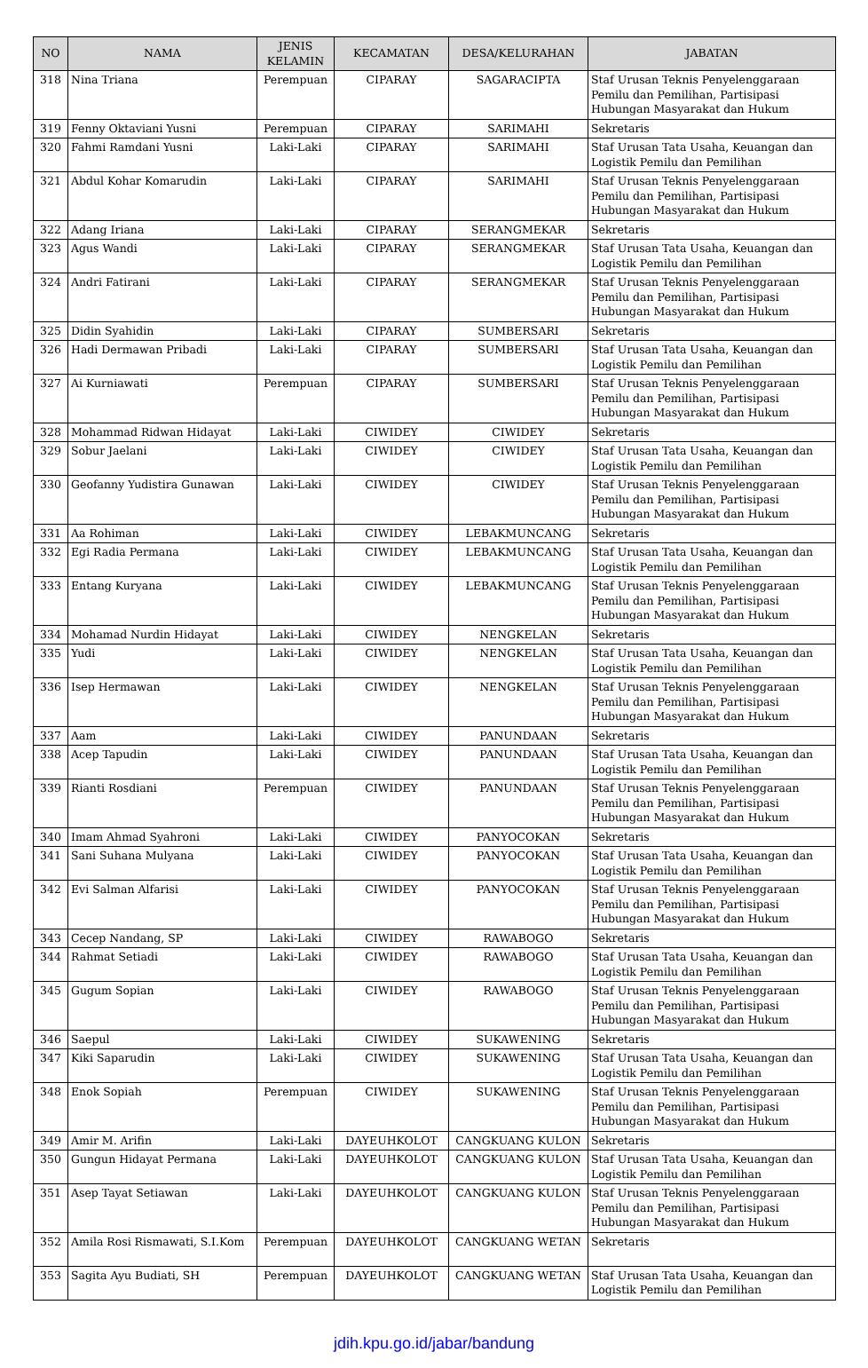| NO | NAMA | JENIS KELAMIN | KECAMATAN | DESA/KELURAHAN | JABATAN |
| --- | --- | --- | --- | --- | --- |
| 318 | Nina Triana | Perempuan | CIPARAY | SAGARACIPTA | Staf Urusan Teknis Penyelenggaraan Pemilu dan Pemilihan, Partisipasi Hubungan Masyarakat dan Hukum |
| 319 | Fenny Oktaviani Yusni | Perempuan | CIPARAY | SARIMAHI | Sekretaris |
| 320 | Fahmi Ramdani Yusni | Laki-Laki | CIPARAY | SARIMAHI | Staf Urusan Tata Usaha, Keuangan dan Logistik Pemilu dan Pemilihan |
| 321 | Abdul Kohar Komarudin | Laki-Laki | CIPARAY | SARIMAHI | Staf Urusan Teknis Penyelenggaraan Pemilu dan Pemilihan, Partisipasi Hubungan Masyarakat dan Hukum |
| 322 | Adang Iriana | Laki-Laki | CIPARAY | SERANGMEKAR | Sekretaris |
| 323 | Agus Wandi | Laki-Laki | CIPARAY | SERANGMEKAR | Staf Urusan Tata Usaha, Keuangan dan Logistik Pemilu dan Pemilihan |
| 324 | Andri Fatirani | Laki-Laki | CIPARAY | SERANGMEKAR | Staf Urusan Teknis Penyelenggaraan Pemilu dan Pemilihan, Partisipasi Hubungan Masyarakat dan Hukum |
| 325 | Didin Syahidin | Laki-Laki | CIPARAY | SUMBERSARI | Sekretaris |
| 326 | Hadi Dermawan Pribadi | Laki-Laki | CIPARAY | SUMBERSARI | Staf Urusan Tata Usaha, Keuangan dan Logistik Pemilu dan Pemilihan |
| 327 | Ai Kurniawati | Perempuan | CIPARAY | SUMBERSARI | Staf Urusan Teknis Penyelenggaraan Pemilu dan Pemilihan, Partisipasi Hubungan Masyarakat dan Hukum |
| 328 | Mohammad Ridwan Hidayat | Laki-Laki | CIWIDEY | CIWIDEY | Sekretaris |
| 329 | Sobur Jaelani | Laki-Laki | CIWIDEY | CIWIDEY | Staf Urusan Tata Usaha, Keuangan dan Logistik Pemilu dan Pemilihan |
| 330 | Geofanny Yudistira Gunawan | Laki-Laki | CIWIDEY | CIWIDEY | Staf Urusan Teknis Penyelenggaraan Pemilu dan Pemilihan, Partisipasi Hubungan Masyarakat dan Hukum |
| 331 | Aa Rohiman | Laki-Laki | CIWIDEY | LEBAKMUNCANG | Sekretaris |
| 332 | Egi Radia Permana | Laki-Laki | CIWIDEY | LEBAKMUNCANG | Staf Urusan Tata Usaha, Keuangan dan Logistik Pemilu dan Pemilihan |
| 333 | Entang Kuryana | Laki-Laki | CIWIDEY | LEBAKMUNCANG | Staf Urusan Teknis Penyelenggaraan Pemilu dan Pemilihan, Partisipasi Hubungan Masyarakat dan Hukum |
| 334 | Mohamad Nurdin Hidayat | Laki-Laki | CIWIDEY | NENGKELAN | Sekretaris |
| 335 | Yudi | Laki-Laki | CIWIDEY | NENGKELAN | Staf Urusan Tata Usaha, Keuangan dan Logistik Pemilu dan Pemilihan |
| 336 | Isep Hermawan | Laki-Laki | CIWIDEY | NENGKELAN | Staf Urusan Teknis Penyelenggaraan Pemilu dan Pemilihan, Partisipasi Hubungan Masyarakat dan Hukum |
| 337 | Aam | Laki-Laki | CIWIDEY | PANUNDAAN | Sekretaris |
| 338 | Acep Tapudin | Laki-Laki | CIWIDEY | PANUNDAAN | Staf Urusan Tata Usaha, Keuangan dan Logistik Pemilu dan Pemilihan |
| 339 | Rianti Rosdiani | Perempuan | CIWIDEY | PANUNDAAN | Staf Urusan Teknis Penyelenggaraan Pemilu dan Pemilihan, Partisipasi Hubungan Masyarakat dan Hukum |
| 340 | Imam Ahmad Syahroni | Laki-Laki | CIWIDEY | PANYOCOKAN | Sekretaris |
| 341 | Sani Suhana Mulyana | Laki-Laki | CIWIDEY | PANYOCOKAN | Staf Urusan Tata Usaha, Keuangan dan Logistik Pemilu dan Pemilihan |
| 342 | Evi Salman Alfarisi | Laki-Laki | CIWIDEY | PANYOCOKAN | Staf Urusan Teknis Penyelenggaraan Pemilu dan Pemilihan, Partisipasi Hubungan Masyarakat dan Hukum |
| 343 | Cecep Nandang, SP | Laki-Laki | CIWIDEY | RAWABOGO | Sekretaris |
| 344 | Rahmat Setiadi | Laki-Laki | CIWIDEY | RAWABOGO | Staf Urusan Tata Usaha, Keuangan dan Logistik Pemilu dan Pemilihan |
| 345 | Gugum Sopian | Laki-Laki | CIWIDEY | RAWABOGO | Staf Urusan Teknis Penyelenggaraan Pemilu dan Pemilihan, Partisipasi Hubungan Masyarakat dan Hukum |
| 346 | Saepul | Laki-Laki | CIWIDEY | SUKAWENING | Sekretaris |
| 347 | Kiki Saparudin | Laki-Laki | CIWIDEY | SUKAWENING | Staf Urusan Tata Usaha, Keuangan dan Logistik Pemilu dan Pemilihan |
| 348 | Enok Sopiah | Perempuan | CIWIDEY | SUKAWENING | Staf Urusan Teknis Penyelenggaraan Pemilu dan Pemilihan, Partisipasi Hubungan Masyarakat dan Hukum |
| 349 | Amir M. Arifin | Laki-Laki | DAYEUHKOLOT | CANGKUANG KULON | Sekretaris |
| 350 | Gungun Hidayat Permana | Laki-Laki | DAYEUHKOLOT | CANGKUANG KULON | Staf Urusan Tata Usaha, Keuangan dan Logistik Pemilu dan Pemilihan |
| 351 | Asep Tayat Setiawan | Laki-Laki | DAYEUHKOLOT | CANGKUANG KULON | Staf Urusan Teknis Penyelenggaraan Pemilu dan Pemilihan, Partisipasi Hubungan Masyarakat dan Hukum |
| 352 | Amila Rosi Rismawati, S.I.Kom | Perempuan | DAYEUHKOLOT | CANGKUANG WETAN | Sekretaris |
| 353 | Sagita Ayu Budiati, SH | Perempuan | DAYEUHKOLOT | CANGKUANG WETAN | Staf Urusan Tata Usaha, Keuangan dan Logistik Pemilu dan Pemilihan |
jdih.kpu.go.id/jabar/bandung